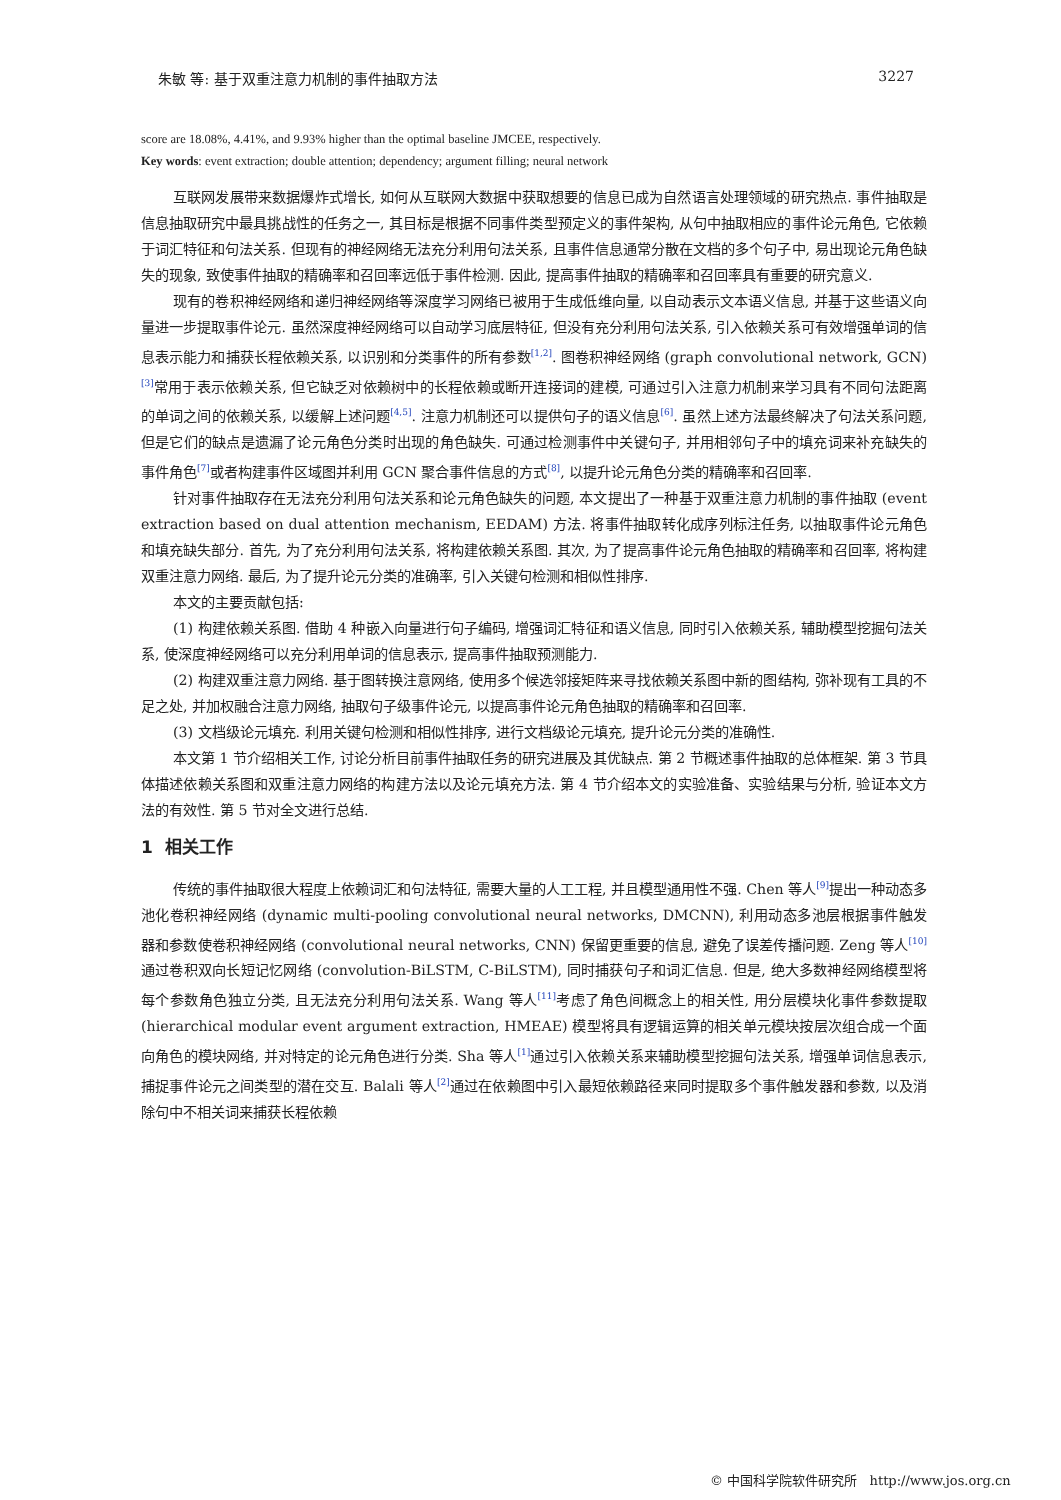朱敏 等: 基于双重注意力机制的事件抽取方法 3227
score are 18.08%, 4.41%, and 9.93% higher than the optimal baseline JMCEE, respectively.
Key words: event extraction; double attention; dependency; argument filling; neural network
互联网发展带来数据爆炸式增长, 如何从互联网大数据中获取想要的信息已成为自然语言处理领域的研究热点. 事件抽取是信息抽取研究中最具挑战性的任务之一, 其目标是根据不同事件类型预定义的事件架构, 从句中抽取相应的事件论元角色, 它依赖于词汇特征和句法关系. 但现有的神经网络无法充分利用句法关系, 且事件信息通常分散在文档的多个句子中, 易出现论元角色缺失的现象, 致使事件抽取的精确率和召回率远低于事件检测. 因此, 提高事件抽取的精确率和召回率具有重要的研究意义.
现有的卷积神经网络和递归神经网络等深度学习网络已被用于生成低维向量, 以自动表示文本语义信息, 并基于这些语义向量进一步提取事件论元. 虽然深度神经网络可以自动学习底层特征, 但没有充分利用句法关系, 引入依赖关系可有效增强单词的信息表示能力和捕获长程依赖关系, 以识别和分类事件的所有参数<sup>[1,2]</sup>. 图卷积神经网络 (graph convolutional network, GCN)<sup>[3]</sup>常用于表示依赖关系, 但它缺乏对依赖树中的长程依赖或断开连接词的建模, 可通过引入注意力机制来学习具有不同句法距离的单词之间的依赖关系, 以缓解上述问题<sup>[4,5]</sup>. 注意力机制还可以提供句子的语义信息<sup>[6]</sup>. 虽然上述方法最终解决了句法关系问题, 但是它们的缺点是遗漏了论元角色分类时出现的角色缺失. 可通过检测事件中关键句子, 并用相邻句子中的填充词来补充缺失的事件角色<sup>[7]</sup>或者构建事件区域图并利用 GCN 聚合事件信息的方式<sup>[8]</sup>, 以提升论元角色分类的精确率和召回率.
针对事件抽取存在无法充分利用句法关系和论元角色缺失的问题, 本文提出了一种基于双重注意力机制的事件抽取 (event extraction based on dual attention mechanism, EEDAM) 方法. 将事件抽取转化成序列标注任务, 以抽取事件论元角色和填充缺失部分. 首先, 为了充分利用句法关系, 将构建依赖关系图. 其次, 为了提高事件论元角色抽取的精确率和召回率, 将构建双重注意力网络. 最后, 为了提升论元分类的准确率, 引入关键句检测和相似性排序.
本文的主要贡献包括:
(1) 构建依赖关系图. 借助 4 种嵌入向量进行句子编码, 增强词汇特征和语义信息, 同时引入依赖关系, 辅助模型挖掘句法关系, 使深度神经网络可以充分利用单词的信息表示, 提高事件抽取预测能力.
(2) 构建双重注意力网络. 基于图转换注意网络, 使用多个候选邻接矩阵来寻找依赖关系图中新的图结构, 弥补现有工具的不足之处, 并加权融合注意力网络, 抽取句子级事件论元, 以提高事件论元角色抽取的精确率和召回率.
(3) 文档级论元填充. 利用关键句检测和相似性排序, 进行文档级论元填充, 提升论元分类的准确性.
本文第 1 节介绍相关工作, 讨论分析目前事件抽取任务的研究进展及其优缺点. 第 2 节概述事件抽取的总体框架. 第 3 节具体描述依赖关系图和双重注意力网络的构建方法以及论元填充方法. 第 4 节介绍本文的实验准备、实验结果与分析, 验证本文方法的有效性. 第 5 节对全文进行总结.
1 相关工作
传统的事件抽取很大程度上依赖词汇和句法特征, 需要大量的人工工程, 并且模型通用性不强. Chen 等人<sup>[9]</sup>提出一种动态多池化卷积神经网络 (dynamic multi-pooling convolutional neural networks, DMCNN), 利用动态多池层根据事件触发器和参数使卷积神经网络 (convolutional neural networks, CNN) 保留更重要的信息, 避免了误差传播问题. Zeng 等人<sup>[10]</sup>通过卷积双向长短记忆网络 (convolution-BiLSTM, C-BiLSTM), 同时捕获句子和词汇信息. 但是, 绝大多数神经网络模型将每个参数角色独立分类, 且无法充分利用句法关系. Wang 等人<sup>[11]</sup>考虑了角色间概念上的相关性, 用分层模块化事件参数提取 (hierarchical modular event argument extraction, HMEAE) 模型将具有逻辑运算的相关单元模块按层次组合成一个面向角色的模块网络, 并对特定的论元角色进行分类. Sha 等人<sup>[1]</sup>通过引入依赖关系来辅助模型挖掘句法关系, 增强单词信息表示, 捕捉事件论元之间类型的潜在交互. Balali 等人<sup>[2]</sup>通过在依赖图中引入最短依赖路径来同时提取多个事件触发器和参数, 以及消除句中不相关词来捕获长程依赖
© 中国科学院软件研究所 http://www.jos.org.cn